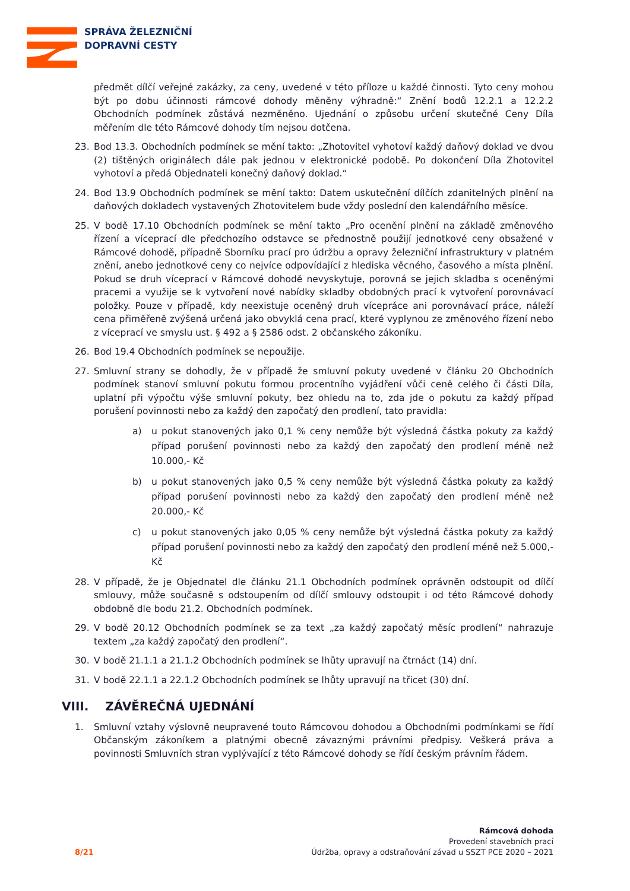SPRÁVA ŽELEZNIČNÍ
DOPRAVNÍ CESTY
předmět dílčí veřejné zakázky, za ceny, uvedené v této příloze u každé činnosti. Tyto ceny mohou být po dobu účinnosti rámcové dohody měněny výhradně:“ Znění bodů 12.2.1 a 12.2.2 Obchodních podmínek zůstává nezměněno. Ujednání o způsobu určení skutečné Ceny Díla měřením dle této Rámcové dohody tím nejsou dotčena.
23. Bod 13.3. Obchodních podmínek se mění takto: „Zhotovitel vyhotoví každý daňový doklad ve dvou (2) tištěných originálech dále pak jednou v elektronické podobě. Po dokončení Díla Zhotovitel vyhotoví a předá Objednateli konečný daňový doklad.“
24. Bod 13.9 Obchodních podmínek se mění takto: Datem uskutečnění dílčích zdanitelných plnění na daňových dokladech vystavených Zhotovitelem bude vždy poslední den kalendářního měsíce.
25. V bodě 17.10 Obchodních podmínek se mění takto „Pro ocenění plnění na základě změnového řízení a víceprací dle předchozího odstavce se přednostně použijí jednotkové ceny obsažené v Rámcové dohodě, případně Sborníku prací pro údržbu a opravy železniční infrastruktury v platném znění, anebo jednotkové ceny co nejvíce odpovídající z hlediska věcného, časového a místa plnění. Pokud se druh víceprací v Rámcové dohodě nevyskytuje, porovná se jejich skladba s oceněnými pracemi a využije se k vytvoření nové nabídky skladby obdobných prací k vytvoření porovnávací položky. Pouze v případě, kdy neexistuje oceněný druh vícepráce ani porovnávací práce, náleží cena přiměřeně zvýšená určená jako obvyklá cena prací, které vyplynou ze změnového řízení nebo z víceprací ve smyslu ust. § 492 a § 2586 odst. 2 občanského zákoníku.
26. Bod 19.4 Obchodních podmínek se nepoužije.
27. Smluvní strany se dohodly, že v případě že smluvní pokuty uvedené v článku 20 Obchodních podmínek stanoví smluvní pokutu formou procentního vyjádření vůči ceně celého či části Díla, uplatní při výpočtu výše smluvní pokuty, bez ohledu na to, zda jde o pokutu za každý případ porušení povinnosti nebo za každý den započatý den prodlení, tato pravidla:
a) u pokut stanovených jako 0,1 % ceny nemůže být výsledná částka pokuty za každý případ porušení povinnosti nebo za každý den započatý den prodlení méně než 10.000,- Kč
b) u pokut stanovených jako 0,5 % ceny nemůže být výsledná částka pokuty za každý případ porušení povinnosti nebo za každý den započatý den prodlení méně než 20.000,- Kč
c) u pokut stanovených jako 0,05 % ceny nemůže být výsledná částka pokuty za každý případ porušení povinnosti nebo za každý den započatý den prodlení méně než 5.000,- Kč
28. V případě, že je Objednatel dle článku 21.1 Obchodních podmínek oprávněn odstoupit od dílčí smlouvy, může současně s odstoupením od dílčí smlouvy odstoupit i od této Rámcové dohody obdobně dle bodu 21.2. Obchodních podmínek.
29. V bodě 20.12 Obchodních podmínek se za text „za každý započatý měsíc prodlení“ nahrazuje textem „za každý započatý den prodlení“.
30. V bodě 21.1.1 a 21.1.2 Obchodních podmínek se lhůty upravují na čtrnáct (14) dní.
31. V bodě 22.1.1 a 22.1.2 Obchodních podmínek se lhůty upravují na třicet (30) dní.
VIII. ZÁVĚREČNÁ UJEDNÁNÍ
1. Smluvní vztahy výslovně neupravené touto Rámcovou dohodou a Obchodními podmínkami se řídí Občanským zákoníkem a platnými obecně závaznými právními předpisy. Veškerá práva a povinnosti Smluvních stran vyplývající z této Rámcové dohody se řídí českým právním řádem.
8/21 Rámcová dohoda
Provedení stavebních prací
Údržba, opravy a odstraňování závad u SSZT PCE 2020 – 2021